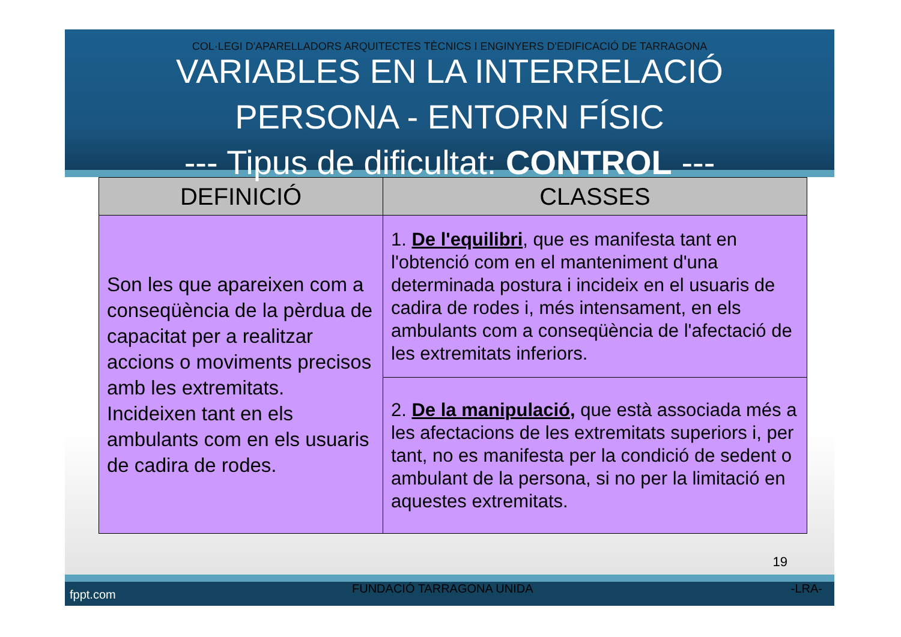COL·LEGI D'APARELLADORS ARQUITECTES TÈCNICS I ENGINYERS D'EDIFICACIÓ DE TARRAGONA
VARIABLES EN LA INTERRELACIÓ
PERSONA - ENTORN FÍSIC
--- Tipus de dificultat: CONTROL ---
| DEFINICIÓ | CLASSES |
| --- | --- |
| Son les que apareixen com a conseqüència de la pèrdua de capacitat per a realitzar accions o moviments precisos amb les extremitats. Incideixen tant en els ambulants com en els usuaris de cadira de rodes. | 1. De l'equilibri , que es manifesta tant en l'obtenció com en el manteniment d'una determinada postura i incideix en el usuaris de cadira de rodes i, més intensament, en els ambulants com a conseqüència de l'afectació de les extremitats inferiors. |
| | 2. De la manipulació , que està associada més a les afectacions de les extremitats superiors i, per tant, no es manifesta per la condició de sedent o ambulant de la persona, si no per la limitació en aquestes extremitats. |
19
fppt.com FUNDACIÓ TARRAGONA UNIDA -LRA-